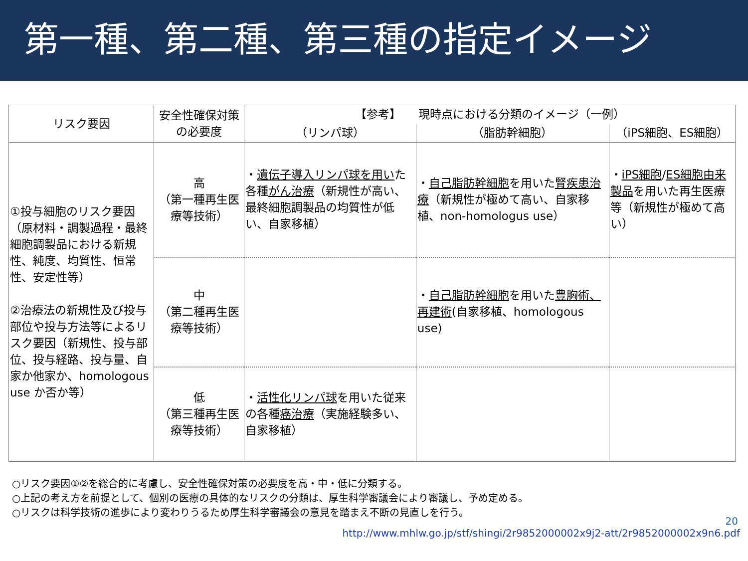第一種、第二種、第三種の指定イメージ
| リスク要因 | 安全性確保対策の必要度 | 【参考】 現時点における分類のイメージ（一例） | | |
| --- | --- | --- | --- | --- |
| | | （リンパ球） | （脂肪幹細胞） | （iPS細胞、ES細胞） |
| ①投与細胞のリスク要因（原材料・調製過程・最終細胞調製品における新規性、純度、均質性、恒常性、安定性等） ②治療法の新規性及び投与部位や投与方法等によるリスク要因（新規性、投与部位、投与経路、投与量、自家か他家か、homologous use か否か等） | 高 （第一種再生医療等技術） | ・ 遺伝子導入リンパ球を用い た各種 がん治療 （新規性が高い、最終細胞調製品の均質性が低い、自家移植） | ・ 自己脂肪幹細胞 を用いた 腎疾患治療 （新規性が極めて高い、自家移植、non-homologus use） | ・ iPS細胞 / ES細胞由来製品 を用いた再生医療等（新規性が極めて高い） |
| | 中 （第二種再生医療等技術） | | ・ 自己脂肪幹細胞 を用いた 豊胸術、再建術 (自家移植、homologous use) | |
| | 低 （第三種再生医療等技術） | ・ 活性化リンパ球 を用いた従来の各種 癌治療 （実施経験多い、自家移植） | | |
○リスク要因①②を総合的に考慮し、安全性確保対策の必要度を高・中・低に分類する。
○上記の考え方を前提として、個別の医療の具体的なリスクの分類は、厚生科学審議会により審議し、予め定める。
○リスクは科学技術の進歩により変わりうるため厚生科学審議会の意見を踏まえ不断の見直しを行う。
20
http://www.mhlw.go.jp/stf/shingi/2r9852000002x9j2-att/2r9852000002x9n6.pdf